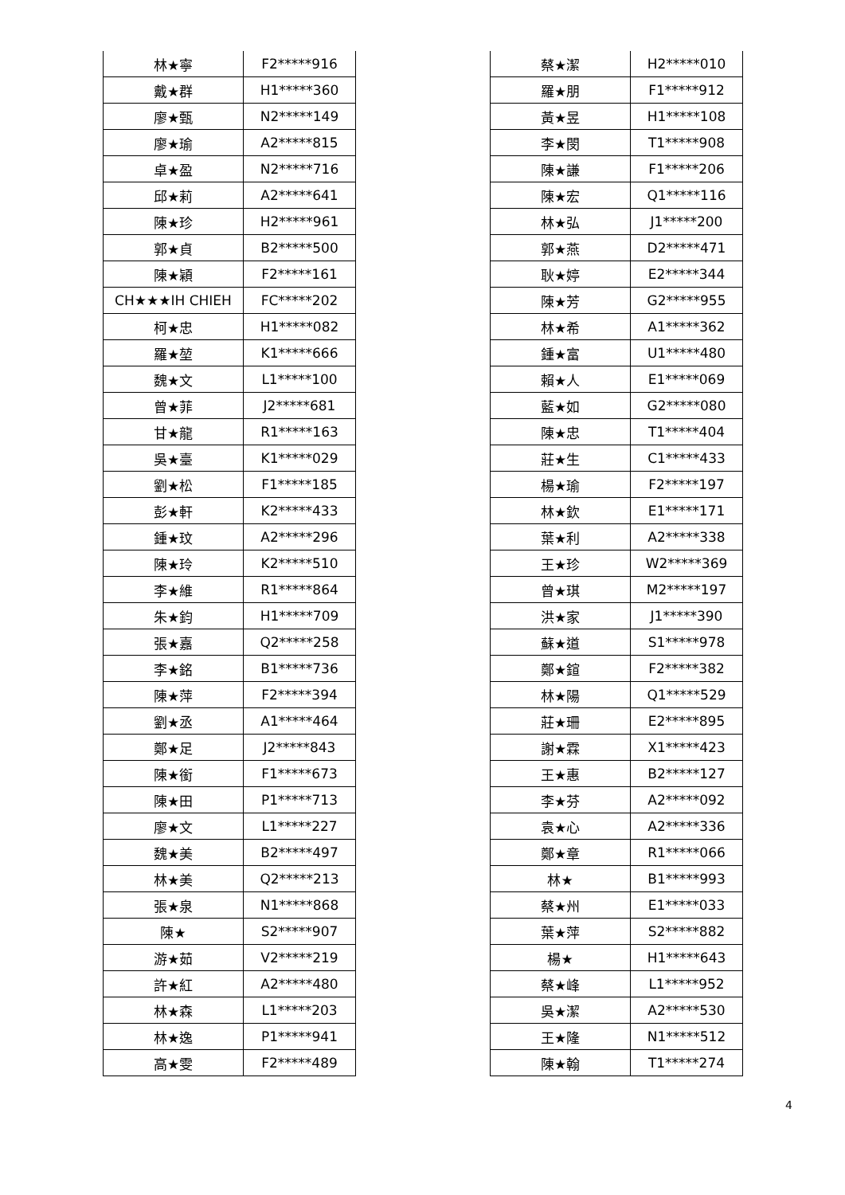| 林★寧 | F2*****916 |
| 戴★群 | H1*****360 |
| 廖★甄 | N2*****149 |
| 廖★瑜 | A2*****815 |
| 卓★盈 | N2*****716 |
| 邱★莉 | A2*****641 |
| 陳★珍 | H2*****961 |
| 郭★貞 | B2*****500 |
| 陳★穎 | F2*****161 |
| CH★★★IH CHIEH | FC*****202 |
| 柯★忠 | H1*****082 |
| 羅★堃 | K1*****666 |
| 魏★文 | L1*****100 |
| 曾★菲 | J2*****681 |
| 甘★龍 | R1*****163 |
| 吳★臺 | K1*****029 |
| 劉★松 | F1*****185 |
| 彭★軒 | K2*****433 |
| 鍾★玟 | A2*****296 |
| 陳★玲 | K2*****510 |
| 李★維 | R1*****864 |
| 朱★鈞 | H1*****709 |
| 張★嘉 | Q2*****258 |
| 李★銘 | B1*****736 |
| 陳★萍 | F2*****394 |
| 劉★丞 | A1*****464 |
| 鄭★足 | J2*****843 |
| 陳★銜 | F1*****673 |
| 陳★田 | P1*****713 |
| 廖★文 | L1*****227 |
| 魏★美 | B2*****497 |
| 林★美 | Q2*****213 |
| 張★泉 | N1*****868 |
| 陳★ | S2*****907 |
| 游★茹 | V2*****219 |
| 許★紅 | A2*****480 |
| 林★森 | L1*****203 |
| 林★逸 | P1*****941 |
| 高★雯 | F2*****489 |
| 蔡★潔 | H2*****010 |
| 羅★朋 | F1*****912 |
| 黃★昱 | H1*****108 |
| 李★閔 | T1*****908 |
| 陳★謙 | F1*****206 |
| 陳★宏 | Q1*****116 |
| 林★弘 | J1*****200 |
| 郭★燕 | D2*****471 |
| 耿★婷 | E2*****344 |
| 陳★芳 | G2*****955 |
| 林★希 | A1*****362 |
| 鍾★富 | U1*****480 |
| 賴★人 | E1*****069 |
| 藍★如 | G2*****080 |
| 陳★忠 | T1*****404 |
| 莊★生 | C1*****433 |
| 楊★瑜 | F2*****197 |
| 林★欽 | E1*****171 |
| 葉★利 | A2*****338 |
| 王★珍 | W2*****369 |
| 曾★琪 | M2*****197 |
| 洪★家 | J1*****390 |
| 蘇★道 | S1*****978 |
| 鄭★鍹 | F2*****382 |
| 林★陽 | Q1*****529 |
| 莊★珊 | E2*****895 |
| 謝★霖 | X1*****423 |
| 王★惠 | B2*****127 |
| 李★芬 | A2*****092 |
| 袁★心 | A2*****336 |
| 鄭★章 | R1*****066 |
| 林★ | B1*****993 |
| 蔡★州 | E1*****033 |
| 葉★萍 | S2*****882 |
| 楊★ | H1*****643 |
| 蔡★峰 | L1*****952 |
| 吳★潔 | A2*****530 |
| 王★隆 | N1*****512 |
| 陳★翰 | T1*****274 |
4